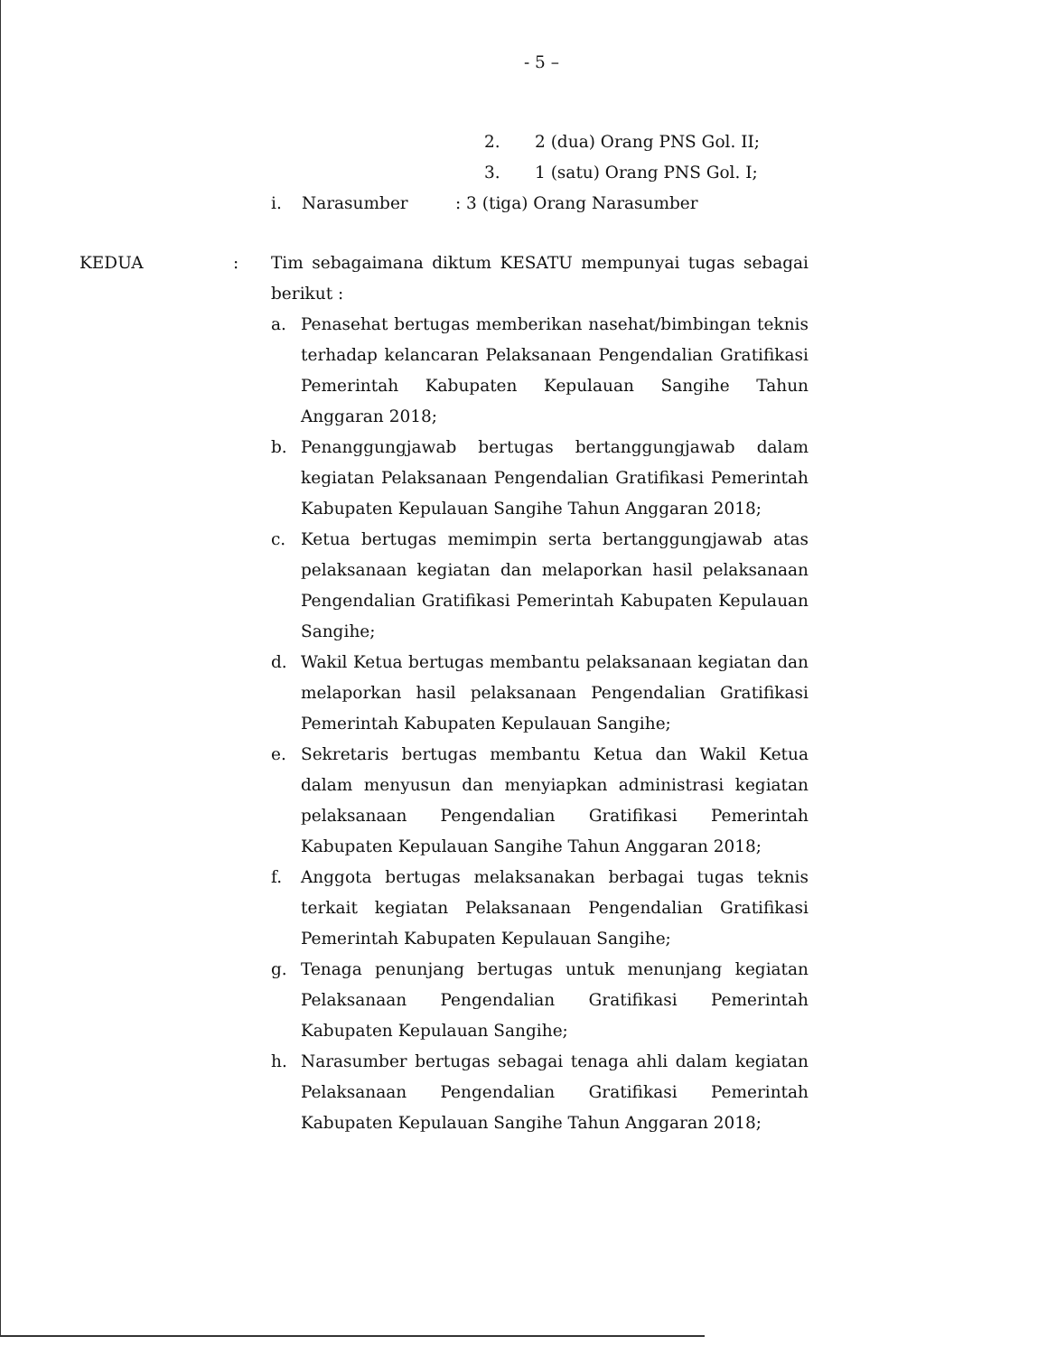- 5 –
2. 2 (dua) Orang PNS Gol. II;
3. 1 (satu) Orang PNS Gol. I;
i. Narasumber: 3 (tiga) Orang Narasumber
KEDUA : Tim sebagaimana diktum KESATU mempunyai tugas sebagai berikut :
a. Penasehat bertugas memberikan nasehat/bimbingan teknis terhadap kelancaran Pelaksanaan Pengendalian Gratifikasi Pemerintah Kabupaten Kepulauan Sangihe Tahun Anggaran 2018;
b. Penanggungjawab bertugas bertanggungjawab dalam kegiatan Pelaksanaan Pengendalian Gratifikasi Pemerintah Kabupaten Kepulauan Sangihe Tahun Anggaran 2018;
c. Ketua bertugas memimpin serta bertanggungjawab atas pelaksanaan kegiatan dan melaporkan hasil pelaksanaan Pengendalian Gratifikasi Pemerintah Kabupaten Kepulauan Sangihe;
d. Wakil Ketua bertugas membantu pelaksanaan kegiatan dan melaporkan hasil pelaksanaan Pengendalian Gratifikasi Pemerintah Kabupaten Kepulauan Sangihe;
e. Sekretaris bertugas membantu Ketua dan Wakil Ketua dalam menyusun dan menyiapkan administrasi kegiatan pelaksanaan Pengendalian Gratifikasi Pemerintah Kabupaten Kepulauan Sangihe Tahun Anggaran 2018;
f. Anggota bertugas melaksanakan berbagai tugas teknis terkait kegiatan Pelaksanaan Pengendalian Gratifikasi Pemerintah Kabupaten Kepulauan Sangihe;
g. Tenaga penunjang bertugas untuk menunjang kegiatan Pelaksanaan Pengendalian Gratifikasi Pemerintah Kabupaten Kepulauan Sangihe;
h. Narasumber bertugas sebagai tenaga ahli dalam kegiatan Pelaksanaan Pengendalian Gratifikasi Pemerintah Kabupaten Kepulauan Sangihe Tahun Anggaran 2018;